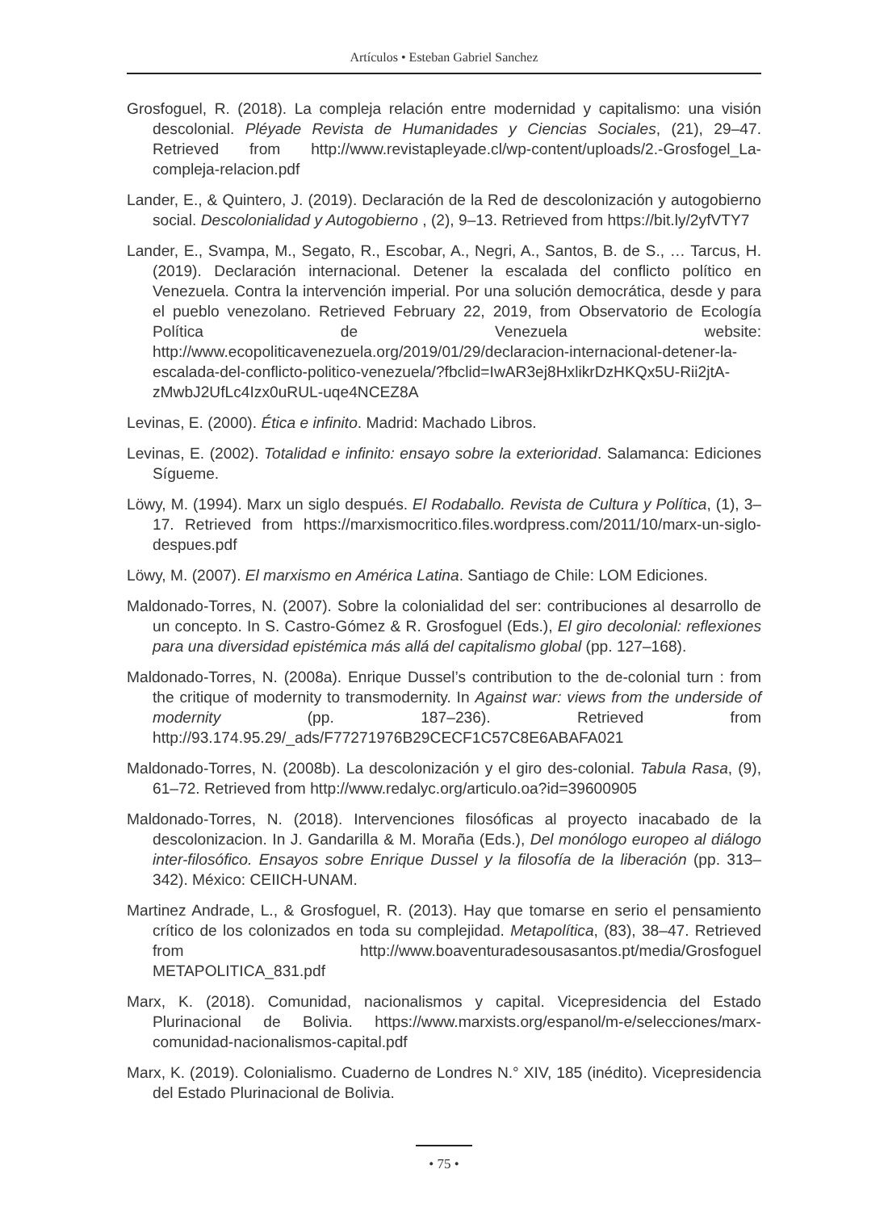Artículos • Esteban Gabriel Sanchez
Grosfoguel, R. (2018). La compleja relación entre modernidad y capitalismo: una visión descolonial. Pléyade Revista de Humanidades y Ciencias Sociales, (21), 29–47. Retrieved from http://www.revistapleyade.cl/wp-content/uploads/2.-Grosfogel_La-compleja-relacion.pdf
Lander, E., & Quintero, J. (2019). Declaración de la Red de descolonización y autogobierno social. Descolonialidad y Autogobierno , (2), 9–13. Retrieved from https://bit.ly/2yfVTY7
Lander, E., Svampa, M., Segato, R., Escobar, A., Negri, A., Santos, B. de S., … Tarcus, H. (2019). Declaración internacional. Detener la escalada del conflicto político en Venezuela. Contra la intervención imperial. Por una solución democrática, desde y para el pueblo venezolano. Retrieved February 22, 2019, from Observatorio de Ecología Política de Venezuela website: http://www.ecopoliticavenezuela.org/2019/01/29/declaracion-internacional-detener-la-escalada-del-conflicto-politico-venezuela/?fbclid=IwAR3ej8HxlikrDzHKQx5U-Rii2jtA-zMwbJ2UfLc4Izx0uRUL-uqe4NCEZ8A
Levinas, E. (2000). Ética e infinito. Madrid: Machado Libros.
Levinas, E. (2002). Totalidad e infinito: ensayo sobre la exterioridad. Salamanca: Ediciones Sígueme.
Löwy, M. (1994). Marx un siglo después. El Rodaballo. Revista de Cultura y Política, (1), 3–17. Retrieved from https://marxismocritico.files.wordpress.com/2011/10/marx-un-siglo-despues.pdf
Löwy, M. (2007). El marxismo en América Latina. Santiago de Chile: LOM Ediciones.
Maldonado-Torres, N. (2007). Sobre la colonialidad del ser: contribuciones al desarrollo de un concepto. In S. Castro-Gómez & R. Grosfoguel (Eds.), El giro decolonial: reflexiones para una diversidad epistémica más allá del capitalismo global (pp. 127–168).
Maldonado-Torres, N. (2008a). Enrique Dussel’s contribution to the de-colonial turn : from the critique of modernity to transmodernity. In Against war: views from the underside of modernity (pp. 187–236). Retrieved from http://93.174.95.29/_ads/F77271976B29CECF1C57C8E6ABAFA021
Maldonado-Torres, N. (2008b). La descolonización y el giro des-colonial. Tabula Rasa, (9), 61–72. Retrieved from http://www.redalyc.org/articulo.oa?id=39600905
Maldonado-Torres, N. (2018). Intervenciones filosóficas al proyecto inacabado de la descolonizacion. In J. Gandarilla & M. Moraña (Eds.), Del monólogo europeo al diálogo inter-filosófico. Ensayos sobre Enrique Dussel y la filosofía de la liberación (pp. 313–342). México: CEIICH-UNAM.
Martinez Andrade, L., & Grosfoguel, R. (2013). Hay que tomarse en serio el pensamiento crítico de los colonizados en toda su complejidad. Metapolítica, (83), 38–47. Retrieved from http://www.boaventuradesousasantos.pt/media/Grosfoguel METAPOLITICA_831.pdf
Marx, K. (2018). Comunidad, nacionalismos y capital. Vicepresidencia del Estado Plurinacional de Bolivia. https://www.marxists.org/espanol/m-e/selecciones/marx-comunidad-nacionalismos-capital.pdf
Marx, K. (2019). Colonialismo. Cuaderno de Londres N.° XIV, 185 (inédito). Vicepresidencia del Estado Plurinacional de Bolivia.
• 75 •